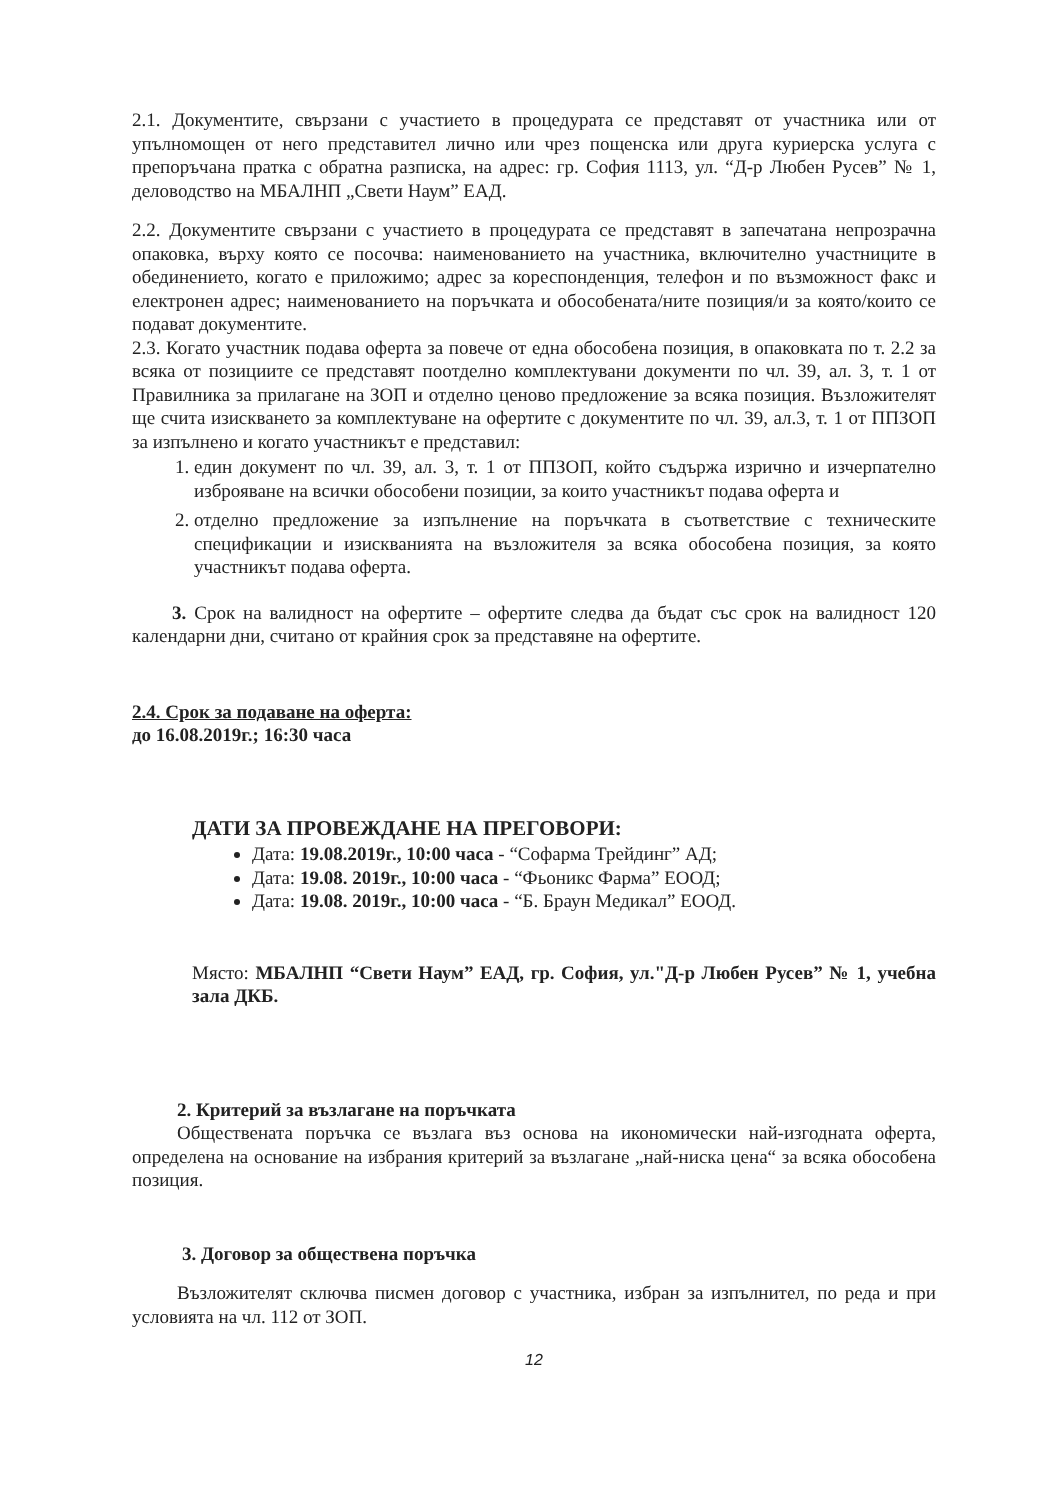2.1. Документите, свързани с участието в процедурата се представят от участника или от упълномощен от него представител лично или чрез пощенска или друга куриерска услуга с препоръчана пратка с обратна разписка, на адрес: гр. София 1113, ул. “Д-р Любен Русев” № 1, деловодство на МБАЛНП „Свети Наум” ЕАД.
2.2. Документите свързани с участието в процедурата се представят в запечатана непрозрачна опаковка, върху която се посочва: наименованието на участника, включително участниците в обединението, когато е приложимо; адрес за кореспонденция, телефон и по възможност факс и електронен адрес; наименованието на поръчката и обособената/ните позиция/и за която/които се подават документите.
2.3. Когато участник подава оферта за повече от една обособена позиция, в опаковката по т. 2.2 за всяка от позициите се представят поотделно комплектувани документи по чл. 39, ал. 3, т. 1 от Правилника за прилагане на ЗОП и отделно ценово предложение за всяка позиция. Възложителят ще счита изискването за комплектуване на офертите с документите по чл. 39, ал.3, т. 1 от ППЗОП за изпълнено и когато участникът е представил:
1. един документ по чл. 39, ал. 3, т. 1 от ППЗОП, който съдържа изрично и изчерпателно изброяване на всички обособени позиции, за които участникът подава оферта и
2. отделно предложение за изпълнение на поръчката в съответствие с техническите спецификации и изискванията на възложителя за всяка обособена позиция, за която участникът подава оферта.
3. Срок на валидност на офертите – офертите следва да бъдат със срок на валидност 120 календарни дни, считано от крайния срок за представяне на офертите.
2.4. Срок за подаване на оферта:
до 16.08.2019г.; 16:30 часа
ДАТИ ЗА ПРОВЕЖДАНЕ НА ПРЕГОВОРИ:
Дата: 19.08.2019г., 10:00 часа - “Софарма Трейдинг” АД;
Дата: 19.08. 2019г., 10:00 часа - “Фьоникс Фарма” ЕООД;
Дата: 19.08. 2019г., 10:00 часа - “Б. Браун Медикал” ЕООД.
Място: МБАЛНП “Свети Наум” ЕАД, гр. София, ул."Д-р Любен Русев” № 1, учебна зала ДКБ.
2. Критерий за възлагане на поръчката
Обществената поръчка се възлага въз основа на икономически най-изгодната оферта, определена на основание на избрания критерий за възлагане „най-ниска цена“ за всяка обособена позиция.
3. Договор за обществена поръчка
Възложителят сключва писмен договор с участника, избран за изпълнител, по реда и при условията на чл. 112 от ЗОП.
12